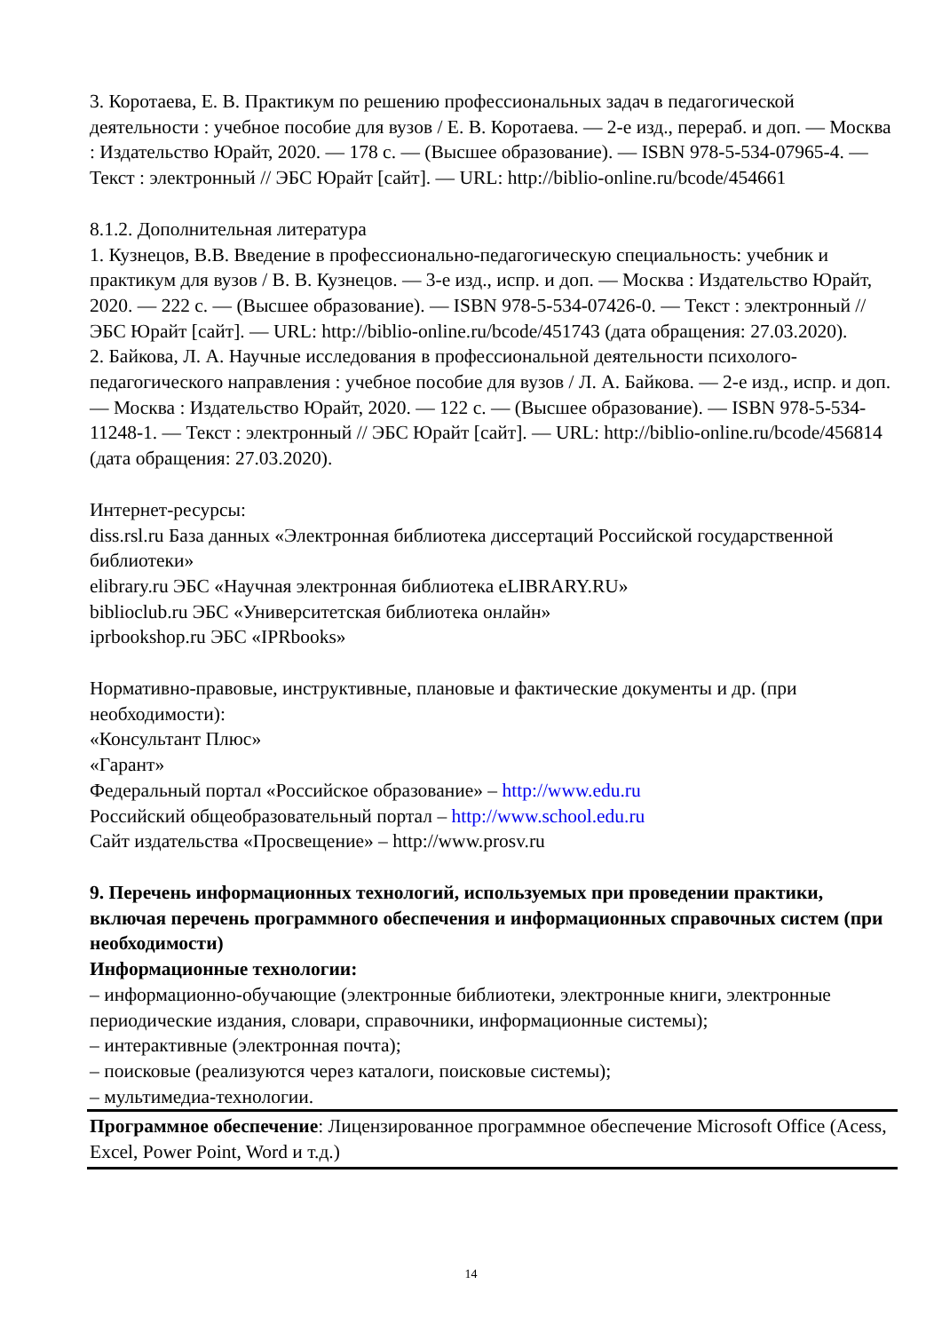3. Коротаева, Е. В. Практикум по решению профессиональных задач в педагогической деятельности : учебное пособие для вузов / Е. В. Коротаева. — 2-е изд., перераб. и доп. — Москва : Издательство Юрайт, 2020. — 178 с. — (Высшее образование). — ISBN 978-5-534-07965-4. — Текст : электронный // ЭБС Юрайт [сайт]. — URL: http://biblio-online.ru/bcode/454661
8.1.2. Дополнительная литература
1. Кузнецов, В.В. Введение в профессионально-педагогическую специальность: учебник и практикум для вузов / В. В. Кузнецов. — 3-е изд., испр. и доп. — Москва : Издательство Юрайт, 2020. — 222 с. — (Высшее образование). — ISBN 978-5-534-07426-0. — Текст : электронный // ЭБС Юрайт [сайт]. — URL: http://biblio-online.ru/bcode/451743 (дата обращения: 27.03.2020).
2. Байкова, Л. А. Научные исследования в профессиональной деятельности психолого-педагогического направления : учебное пособие для вузов / Л. А. Байкова. — 2-е изд., испр. и доп. — Москва : Издательство Юрайт, 2020. — 122 с. — (Высшее образование). — ISBN 978-5-534-11248-1. — Текст : электронный // ЭБС Юрайт [сайт]. — URL: http://biblio-online.ru/bcode/456814 (дата обращения: 27.03.2020).
Интернет-ресурсы:
diss.rsl.ru База данных «Электронная библиотека диссертаций Российской государственной библиотеки»
elibrary.ru ЭБС «Научная электронная библиотека eLIBRARY.RU»
biblioclub.ru ЭБС «Университетская библиотека онлайн»
iprbookshop.ru ЭБС «IPRbooks»
Нормативно-правовые, инструктивные, плановые и фактические документы и др. (при необходимости):
«Консультант Плюс»
«Гарант»
Федеральный портал «Российское образование» – http://www.edu.ru
Российский общеобразовательный портал – http://www.school.edu.ru
Сайт издательства «Просвещение» – http://www.prosv.ru
9. Перечень информационных технологий, используемых при проведении практики, включая перечень программного обеспечения и информационных справочных систем (при необходимости)
Информационные технологии:
– информационно-обучающие (электронные библиотеки, электронные книги, электронные периодические издания, словари, справочники, информационные системы);
– интерактивные (электронная почта);
– поисковые (реализуются через каталоги, поисковые системы);
– мультимедиа-технологии.
Программное обеспечение: Лицензированное программное обеспечение Microsoft Office (Acess, Excel, Power Point, Word и т.д.)
14